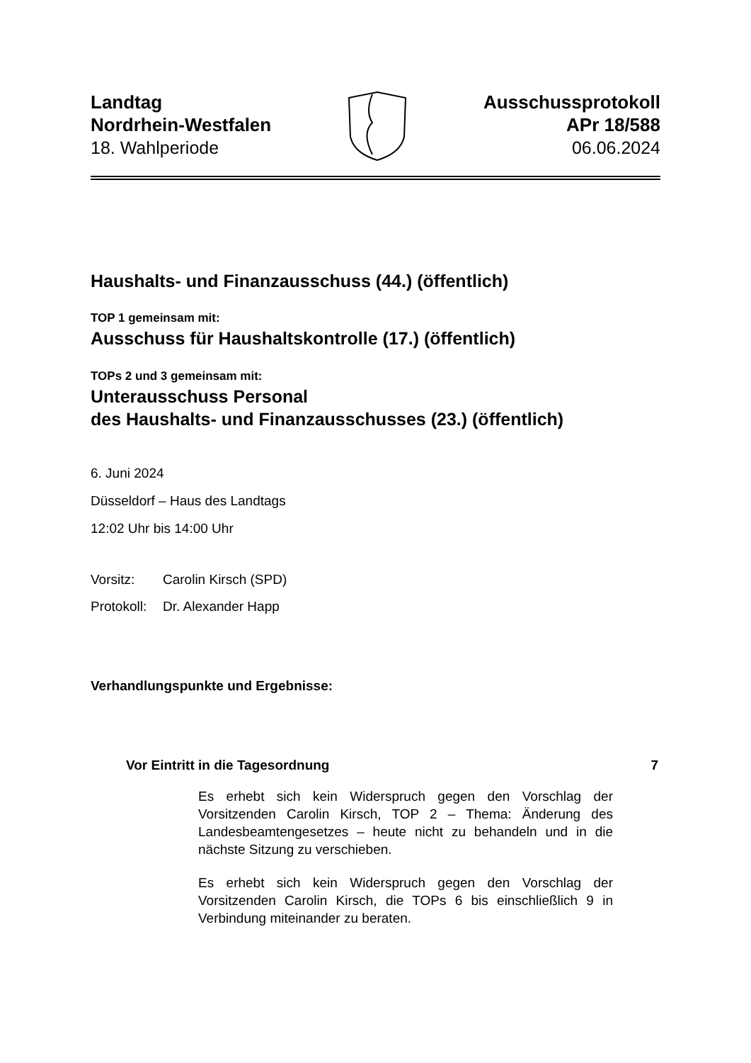Landtag
Nordrhein-Westfalen
18. Wahlperiode
Ausschussprotokoll
APr 18/588
06.06.2024
Haushalts- und Finanzausschuss (44.) (öffentlich)
TOP 1 gemeinsam mit:
Ausschuss für Haushaltskontrolle (17.) (öffentlich)
TOPs 2 und 3 gemeinsam mit:
Unterausschuss Personal
des Haushalts- und Finanzausschusses (23.) (öffentlich)
6. Juni 2024
Düsseldorf – Haus des Landtags
12:02 Uhr bis 14:00 Uhr
Vorsitz: Carolin Kirsch (SPD)
Protokoll: Dr. Alexander Happ
Verhandlungspunkte und Ergebnisse:
Vor Eintritt in die Tagesordnung 7
Es erhebt sich kein Widerspruch gegen den Vorschlag der Vorsitzenden Carolin Kirsch, TOP 2 – Thema: Änderung des Landesbeamtengesetzes – heute nicht zu behandeln und in die nächste Sitzung zu verschieben.
Es erhebt sich kein Widerspruch gegen den Vorschlag der Vorsitzenden Carolin Kirsch, die TOPs 6 bis einschließlich 9 in Verbindung miteinander zu beraten.